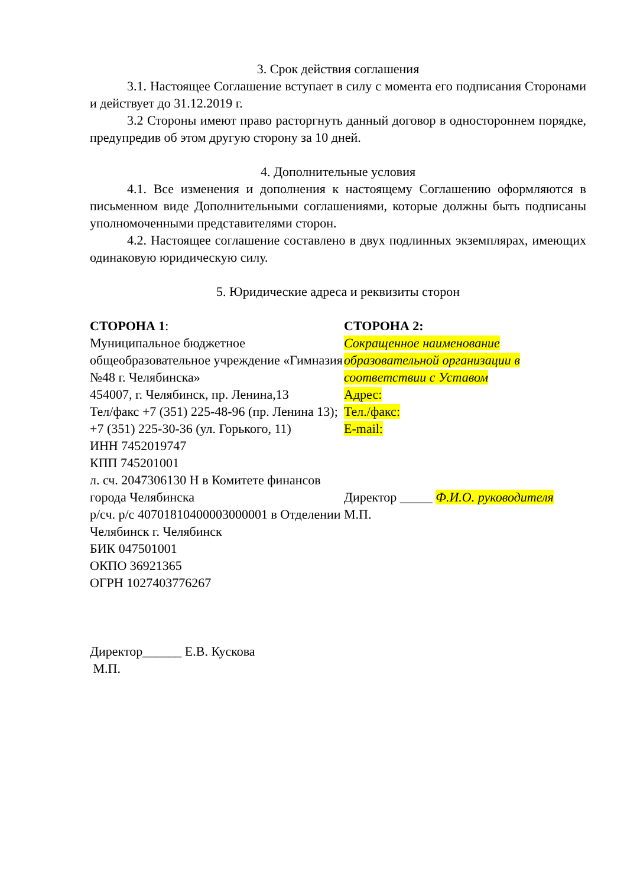3. Срок действия соглашения
3.1. Настоящее Соглашение вступает в силу с момента его подписания Сторонами и действует до 31.12.2019 г.
3.2 Стороны имеют право расторгнуть данный договор в одностороннем порядке, предупредив об этом другую сторону за 10 дней.
4. Дополнительные условия
4.1. Все изменения и дополнения к настоящему Соглашению оформляются в письменном виде Дополнительными соглашениями, которые должны быть подписаны уполномоченными представителями сторон.
4.2. Настоящее соглашение составлено в двух подлинных экземплярах, имеющих одинаковую юридическую силу.
5. Юридические адреса и реквизиты сторон
СТОРОНА 1:
Муниципальное бюджетное общеобразовательное учреждение «Гимназия №48 г. Челябинска»
454007, г. Челябинск, пр. Ленина,13
Тел/факс +7 (351) 225-48-96 (пр. Ленина 13); +7 (351) 225-30-36 (ул. Горького, 11)
ИНН 7452019747
КПП 745201001
л. сч. 2047306130 Н в Комитете финансов города Челябинска
р/сч. р/с 40701810400003000001 в Отделении Челябинск г. Челябинск
БИК 047501001
ОКПО 36921365
ОГРН 1027403776267
Директор______ Е.В. Кускова
М.П.
СТОРОНА 2:
Сокращенное наименование образовательной организации в соответствии с Уставом
Адрес:
Тел./факс:
E-mail:
Директор _____ Ф.И.О. руководителя
М.П.